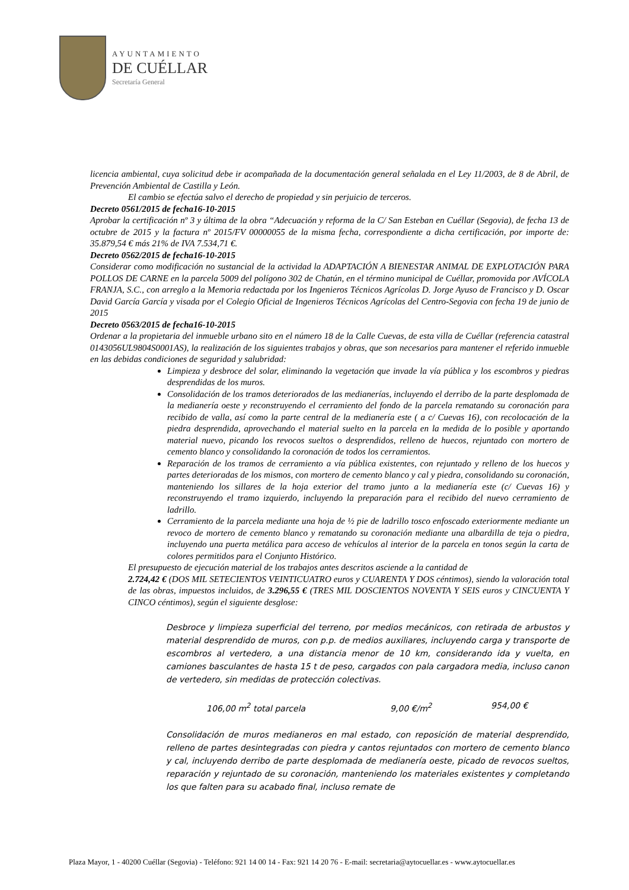AYUNTAMIENTO
DE CUÉLLAR
Secretaría General
licencia ambiental, cuya solicitud debe ir acompañada de la documentación general señalada en el Ley 11/2003, de 8 de Abril, de Prevención Ambiental de Castilla y León.
El cambio se efectúa salvo el derecho de propiedad y sin perjuicio de terceros.
Decreto 0561/2015 de fecha16-10-2015
Aprobar la certificación nº 3 y última de la obra “Adecuación y reforma de la C/ San Esteban en Cuéllar (Segovia), de fecha 13 de octubre de 2015 y la factura nº 2015/FV 00000055 de la misma fecha, correspondiente a dicha certificación, por importe de: 35.879,54 € más 21% de IVA 7.534,71 €.
Decreto 0562/2015 de fecha16-10-2015
Considerar como modificación no sustancial de la actividad la ADAPTACIÓN A BIENESTAR ANIMAL DE EXPLOTACIÓN PARA POLLOS DE CARNE en la parcela 5009 del polígono 302 de Chatún, en el término municipal de Cuéllar, promovida por AVÍCOLA FRANJA, S.C., con arreglo a la Memoria redactada por los Ingenieros Técnicos Agrícolas D. Jorge Ayuso de Francisco y D. Oscar David García García y visada por el Colegio Oficial de Ingenieros Técnicos Agrícolas del Centro-Segovia con fecha 19 de junio de 2015
Decreto 0563/2015 de fecha16-10-2015
Ordenar a la propietaria del inmueble urbano sito en el número 18 de la Calle Cuevas, de esta villa de Cuéllar (referencia catastral 0143056UL9804S0001AS), la realización de los siguientes trabajos y obras, que son necesarios para mantener el referido inmueble en las debidas condiciones de seguridad y salubridad:
Limpieza y desbroce del solar, eliminando la vegetación que invade la vía pública y los escombros y piedras desprendidas de los muros.
Consolidación de los tramos deteriorados de las medianerías, incluyendo el derribo de la parte desplomada de la medianería oeste y reconstruyendo el cerramiento del fondo de la parcela rematando su coronación para recibido de valla, así como la parte central de la medianería este ( a c/ Cuevas 16), con recolocación de la piedra desprendida, aprovechando el material suelto en la parcela en la medida de lo posible y aportando material nuevo, picando los revocos sueltos o desprendidos, relleno de huecos, rejuntado con mortero de cemento blanco y consolidando la coronación de todos los cerramientos.
Reparación de los tramos de cerramiento a vía pública existentes, con rejuntado y relleno de los huecos y partes deterioradas de los mismos, con mortero de cemento blanco y cal y piedra, consolidando su coronación, manteniendo los sillares de la hoja exterior del tramo junto a la medianería este (c/ Cuevas 16) y reconstruyendo el tramo izquierdo, incluyendo la preparación para el recibido del nuevo cerramiento de ladrillo.
Cerramiento de la parcela mediante una hoja de ½ pie de ladrillo tosco enfoscado exteriormente mediante un revoco de mortero de cemento blanco y rematando su coronación mediante una albardilla de teja o piedra, incluyendo una puerta metálica para acceso de vehículos al interior de la parcela en tonos según la carta de colores permitidos para el Conjunto Histórico.
El presupuesto de ejecución material de los trabajos antes descritos asciende a la cantidad de
2.724,42 € (DOS MIL SETECIENTOS VEINTICUATRO euros y CUARENTA Y DOS céntimos), siendo la valoración total de las obras, impuestos incluidos, de 3.296,55 € (TRES MIL DOSCIENTOS NOVENTA Y SEIS euros y CINCUENTA Y CINCO céntimos), según el siguiente desglose:
Desbroce y limpieza superficial del terreno, por medios mecánicos, con retirada de arbustos y material desprendido de muros, con p.p. de medios auxiliares, incluyendo carga y transporte de escombros al vertedero, a una distancia menor de 10 km, considerando ida y vuelta, en camiones basculantes de hasta 15 t de peso, cargados con pala cargadora media, incluso canon de vertedero, sin medidas de protección colectivas.
106,00 m<sup>2</sup> total parcela 9,00 €/m<sup>2</sup> 954,00 €
Consolidación de muros medianeros en mal estado, con reposición de material desprendido, relleno de partes desintegradas con piedra y cantos rejuntados con mortero de cemento blanco y cal, incluyendo derribo de parte desplomada de medianería oeste, picado de revocos sueltos, reparación y rejuntado de su coronación, manteniendo los materiales existentes y completando los que falten para su acabado final, incluso remate de
Plaza Mayor, 1 - 40200 Cuéllar (Segovia) - Teléfono: 921 14 00 14 - Fax: 921 14 20 76 - E-mail: secretaria@aytocuellar.es - www.aytocuellar.es